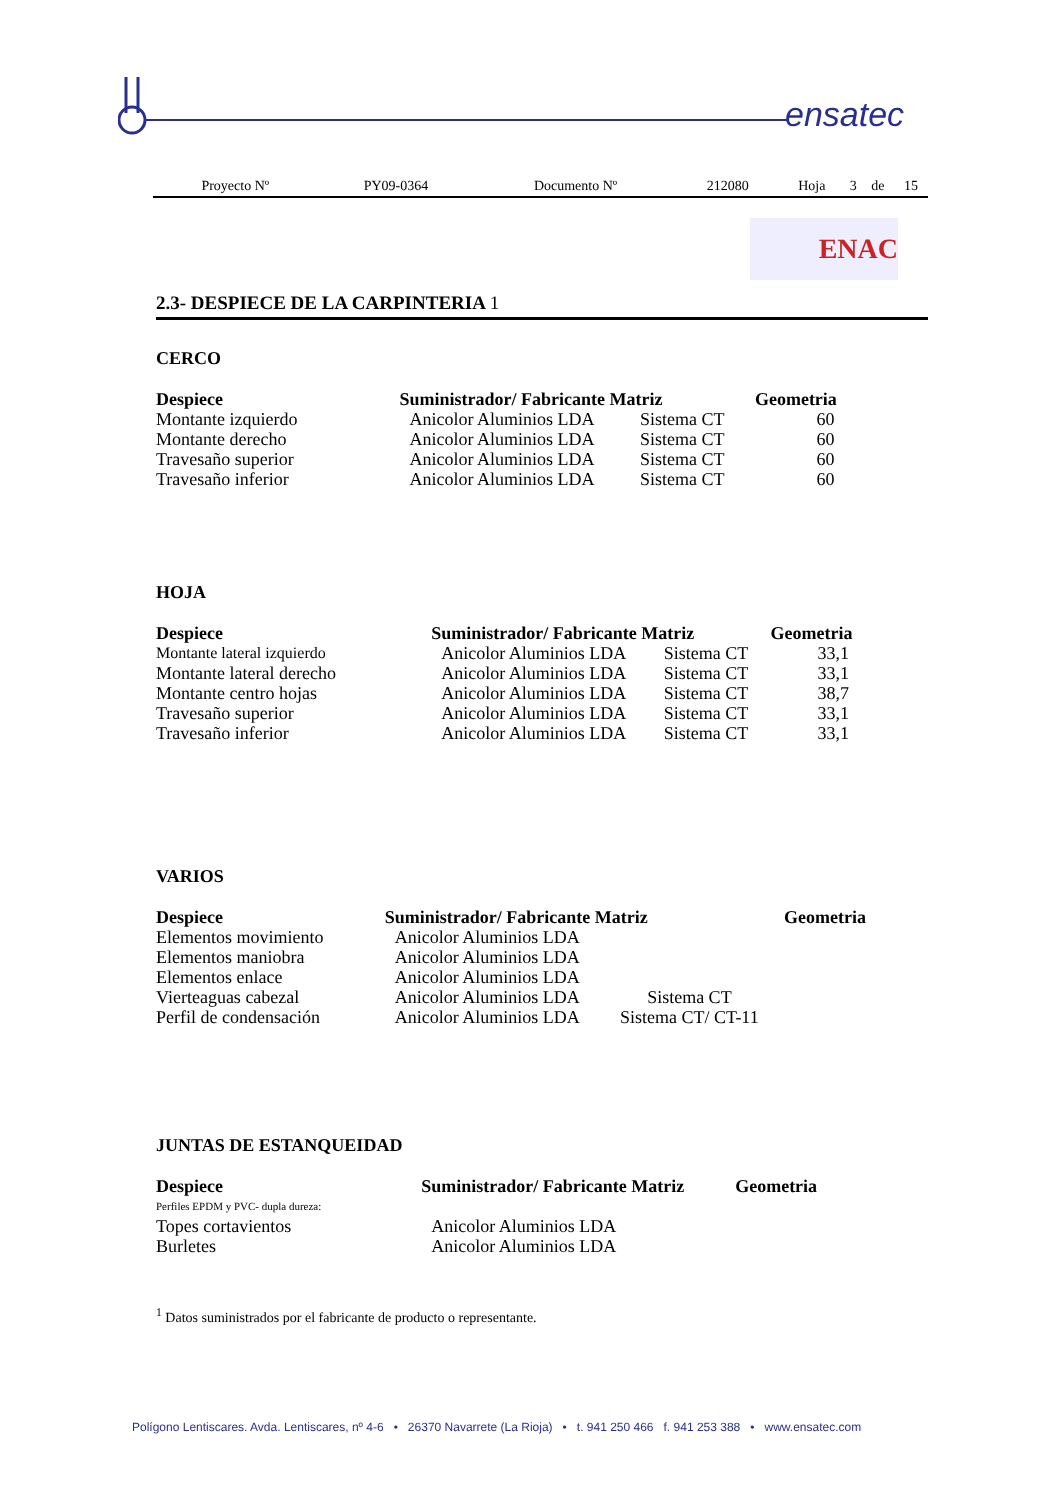ensatec
| Proyecto Nº | PY09-0364 | Documento Nº | 212080 | Hoja | 3 | de | 15 |
ENAC
2.3- DESPIECE DE LA CARPINTERIA 1
CERCO
| Despiece | Suministrador/ Fabricante | Matriz | Geometria |
| --- | --- | --- | --- |
| Montante izquierdo | Anicolor Aluminios LDA | Sistema CT | 60 |
| Montante derecho | Anicolor Aluminios LDA | Sistema CT | 60 |
| Travesaño superior | Anicolor Aluminios LDA | Sistema CT | 60 |
| Travesaño inferior | Anicolor Aluminios LDA | Sistema CT | 60 |
HOJA
| Despiece | Suministrador/ Fabricante | Matriz | Geometria |
| --- | --- | --- | --- |
| Montante lateral izquierdo | Anicolor Aluminios LDA | Sistema CT | 33,1 |
| Montante lateral derecho | Anicolor Aluminios LDA | Sistema CT | 33,1 |
| Montante centro hojas | Anicolor Aluminios LDA | Sistema CT | 38,7 |
| Travesaño superior | Anicolor Aluminios LDA | Sistema CT | 33,1 |
| Travesaño inferior | Anicolor Aluminios LDA | Sistema CT | 33,1 |
VARIOS
| Despiece | Suministrador/ Fabricante | Matriz | Geometria |
| --- | --- | --- | --- |
| Elementos movimiento | Anicolor Aluminios LDA | | |
| Elementos maniobra | Anicolor Aluminios LDA | | |
| Elementos enlace | Anicolor Aluminios LDA | | |
| Vierteaguas cabezal | Anicolor Aluminios LDA | Sistema CT | |
| Perfil de condensación | Anicolor Aluminios LDA | Sistema CT/ CT-11 | |
JUNTAS DE ESTANQUEIDAD
| Despiece | Suministrador/ Fabricante | Matriz | Geometria |
| --- | --- | --- | --- |
| Perfiles EPDM y PVC- dupla dureza: | | | |
| Topes cortavientos | Anicolor Aluminios LDA | | |
| Burletes | Anicolor Aluminios LDA | | |
<sup>1</sup> Datos suministrados por el fabricante de producto o representante.
Polígono Lentiscares. Avda. Lentiscares, nº 4-6 • 26370 Navarrete (La Rioja) • t. 941 250 466 f. 941 253 388 • www.ensatec.com